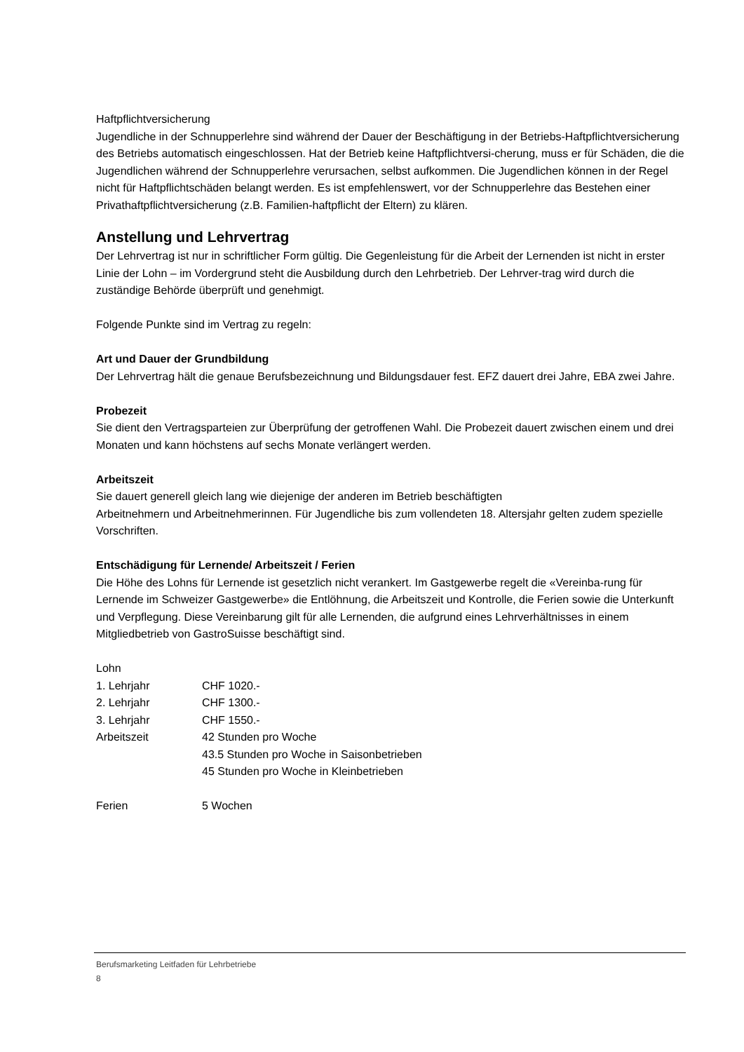Haftpflichtversicherung
Jugendliche in der Schnupperlehre sind während der Dauer der Beschäftigung in der Betriebs-Haftpflichtversicherung des Betriebs automatisch eingeschlossen. Hat der Betrieb keine Haftpflichtversi-cherung, muss er für Schäden, die die Jugendlichen während der Schnupperlehre verursachen, selbst aufkommen. Die Jugendlichen können in der Regel nicht für Haftpflichtschäden belangt werden. Es ist empfehlenswert, vor der Schnupperlehre das Bestehen einer Privathaftpflichtversicherung (z.B. Familien-haftpflicht der Eltern) zu klären.
Anstellung und Lehrvertrag
Der Lehrvertrag ist nur in schriftlicher Form gültig. Die Gegenleistung für die Arbeit der Lernenden ist nicht in erster Linie der Lohn – im Vordergrund steht die Ausbildung durch den Lehrbetrieb. Der Lehrver-trag wird durch die zuständige Behörde überprüft und genehmigt.
Folgende Punkte sind im Vertrag zu regeln:
Art und Dauer der Grundbildung
Der Lehrvertrag hält die genaue Berufsbezeichnung und Bildungsdauer fest. EFZ dauert drei Jahre, EBA zwei Jahre.
Probezeit
Sie dient den Vertragsparteien zur Überprüfung der getroffenen Wahl. Die Probezeit dauert zwischen einem und drei Monaten und kann höchstens auf sechs Monate verlängert werden.
Arbeitszeit
Sie dauert generell gleich lang wie diejenige der anderen im Betrieb beschäftigten
Arbeitnehmern und Arbeitnehmerinnen. Für Jugendliche bis zum vollendeten 18. Altersjahr gelten zudem spezielle Vorschriften.
Entschädigung für Lernende/ Arbeitszeit / Ferien
Die Höhe des Lohns für Lernende ist gesetzlich nicht verankert. Im Gastgewerbe regelt die «Vereinba-rung für Lernende im Schweizer Gastgewerbe» die Entlöhnung, die Arbeitszeit und Kontrolle, die Ferien sowie die Unterkunft und Verpflegung. Diese Vereinbarung gilt für alle Lernenden, die aufgrund eines Lehrverhältnisses in einem Mitgliedbetrieb von GastroSuisse beschäftigt sind.
Lohn
| 1. Lehrjahr | CHF 1020.- |
| 2. Lehrjahr | CHF 1300.- |
| 3. Lehrjahr | CHF 1550.- |
| Arbeitszeit | 42 Stunden pro Woche |
| | 43.5 Stunden pro Woche in Saisonbetrieben |
| | 45 Stunden pro Woche in Kleinbetrieben |
| Ferien | 5 Wochen |
Berufsmarketing Leitfaden für Lehrbetriebe
8